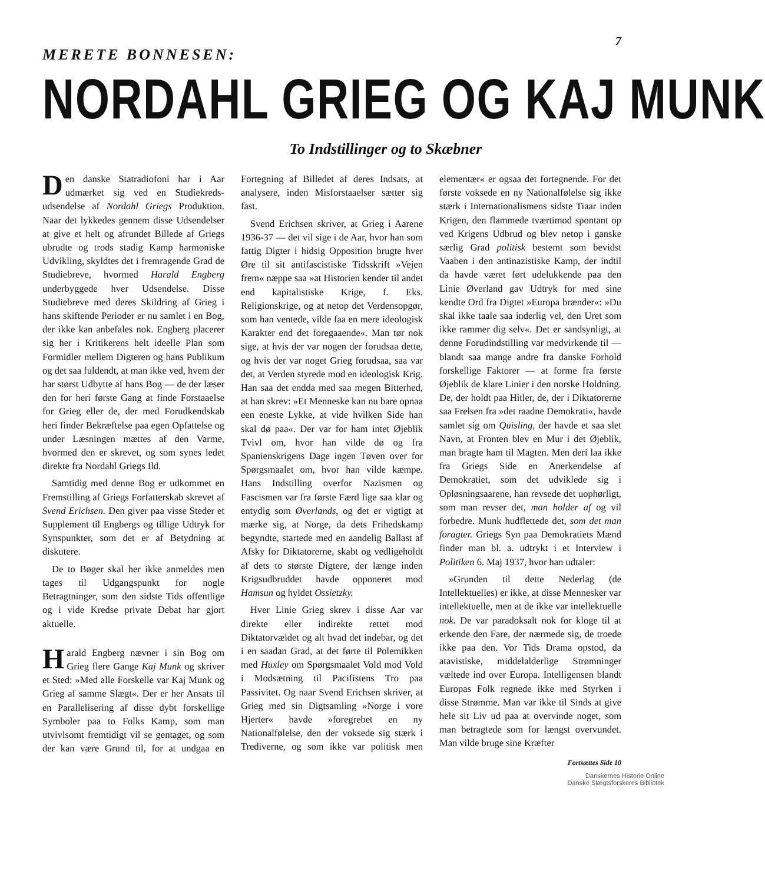7
MERETE BONNESEN:
NORDAHL GRIEG OG KAJ MUNK
To Indstillinger og to Skæbner
Den danske Statradiofoni har i Aar udmærket sig ved en Studiekreds-udsendelse af Nordahl Griegs Produktion. Naar det lykkedes gennem disse Udsendelser at give et helt og afrundet Billede af Griegs ubrudte og trods stadig Kamp harmoniske Udvikling, skyldtes det i fremragende Grad de Studiebreve, hvormed Harald Engberg underbyggede hver Udsendelse. Disse Studiebreve med deres Skildring af Grieg i hans skiftende Perioder er nu samlet i en Bog, der ikke kan anbefales nok. Engberg placerer sig her i Kritikerens helt ideelle Plan som Formidler mellem Digteren og hans Publikum og det saa fuldendt, at man ikke ved, hvem der har størst Udbytte af hans Bog — de der læser den for heri første Gang at finde Forstaaelse for Grieg eller de, der med Forudkendskab heri finder Bekræftelse paa egen Opfattelse og under Læsningen mættes af den Varme, hvormed den er skrevet, og som synes ledet direkte fra Nordahl Griegs Ild.
Samtidig med denne Bog er udkommet en Fremstilling af Griegs Forfatterskab skrevet af Svend Erichsen. Den giver paa visse Steder et Supplement til Engbergs og tillige Udtryk for Synspunkter, som det er af Betydning at diskutere.
De to Bøger skal her ikke anmeldes men tages til Udgangspunkt for nogle Betragtninger, som den sidste Tids offentlige og i vide Kredse private Debat har gjort aktuelle.
Harald Engberg nævner i sin Bog om Grieg flere Gange Kaj Munk og skriver et Sted: »Med alle Forskelle var Kaj Munk og Grieg af samme Slægt«. Der er her Ansats til en Parallelisering af disse dybt forskellige Symboler paa to Folks Kamp, som man utvivlsomt fremtidigt vil se gentaget, og som der kan være Grund til, for at undgaa en Fortegning af Billedet af deres Indsats, at analysere, inden Misforstaaelser sætter sig fast.
Svend Erichsen skriver, at Grieg i Aarene 1936-37 — det vil sige i de Aar, hvor han som fattig Digter i hidsig Opposition brugte hver Øre til sit antifascistiske Tidsskrift »Vejen frem« næppe saa »at Historien kender til andet end kapitalistiske Krige, f. Eks. Religionskrige, og at netop det Verdensopgør, som han ventede, vilde faa en mere ideologisk Karakter end det foregaaende«. Man tør nok sige, at hvis der var nogen der forudsaa dette, og hvis der var noget Grieg forudsaa, saa var det, at Verden styrede mod en ideologisk Krig. Han saa det endda med saa megen Bitterhed, at han skrev: »Et Menneske kan nu bare opnaa een eneste Lykke, at vide hvilken Side han skal dø paa«. Der var for ham intet Øjeblik Tvivl om, hvor han vilde dø og fra Spanienskrigens Dage ingen Tøven over for Spørgsmaalet om, hvor han vilde kæmpe. Hans Indstilling overfor Nazismen og Fascismen var fra første Færd lige saa klar og entydig som Øverlands, og det er vigtigt at mærke sig, at Norge, da dets Frihedskamp begyndte, startede med en aandelig Ballast af Afsky for Diktatorerne, skabt og vedligeholdt af dets to største Digtere, der længe inden Krigsudbruddet havde opponeret mod Hamsun og hyldet Ossietzky.
Hver Linie Grieg skrev i disse Aar var direkte eller indirekte rettet mod Diktatorvældet og alt hvad det indebar, og det i en saadan Grad, at det førte til Polemikken med Huxley om Spørgsmaalet Vold mod Vold i Modsætning til Pacifistens Tro paa Passivitet. Og naar Svend Erichsen skriver, at Grieg med sin Digtsamling »Norge i vore Hjerter« havde »foregrebet en ny Nationalfølelse, den der voksede sig stærk i Trediverne, og som ikke var politisk men elementær« er ogsaa det fortegnende. For det første voksede en ny Nationalfølelse sig ikke stærk i Internationalismens sidste Tiaar inden Krigen, den flammede tværtimod spontant op ved Krigens Udbrud og blev netop i ganske særlig Grad politisk bestemt som bevidst Vaaben i den antinazistiske Kamp, der indtil da havde været ført udelukkende paa den Linie Øverland gav Udtryk for med sine kendte Ord fra Digtet »Europa brænder«: »Du skal ikke taale saa inderlig vel, den Uret som ikke rammer dig selv«. Det er sandsynligt, at denne Forudindstilling var medvirkende til — blandt saa mange andre fra danske Forhold forskellige Faktorer — at forme fra første Øjeblik de klare Linier i den norske Holdning. De, der holdt paa Hitler, de, der i Diktatorerne saa Frelsen fra »det raadne Demokrati«, havde samlet sig om Quisling, der havde et saa slet Navn, at Fronten blev en Mur i det Øjeblik, man bragte ham til Magten. Men deri laa ikke fra Griegs Side en Anerkendelse af Demokratiet, som det udviklede sig i Opløsningsaarene, han revsede det uophørligt, som man revser det, man holder af og vil forbedre. Munk hudflettede det, som det man foragter. Griegs Syn paa Demokratiets Mænd finder man bl. a. udtrykt i et Interview i Politiken 6. Maj 1937, hvor han udtaler:
»Grunden til dette Nederlag (de Intellektuelles) er ikke, at disse Mennesker var intellektuelle, men at de ikke var intellektuelle nok. De var paradoksalt nok for kloge til at erkende den Fare, der nærmede sig, de troede ikke paa den. Vor Tids Drama opstod, da atavistiske, middelalderlige Strømninger væltede ind over Europa. Intelligensen blandt Europas Folk regnede ikke med Styrken i disse Strømme. Man var ikke til Sinds at give hele sit Liv ud paa at overvinde noget, som man betragtede som for længst overvundet. Man vilde bruge sine Kræfter
Fortsættes Side 10
Danskernes Historie Online
Danske Slægtsforskeres Bibliotek